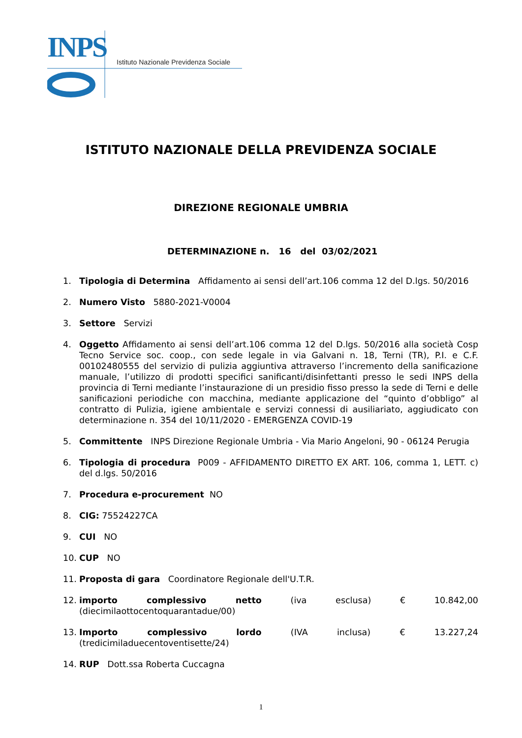INPS
Istituto Nazionale Previdenza Sociale
ISTITUTO NAZIONALE DELLA PREVIDENZA SOCIALE
DIREZIONE REGIONALE UMBRIA
DETERMINAZIONE n. 16 del 03/02/2021
1. Tipologia di Determina Affidamento ai sensi dell’art.106 comma 12 del D.lgs. 50/2016
2. Numero Visto 5880-2021-V0004
3. Settore Servizi
4. Oggetto Affidamento ai sensi dell’art.106 comma 12 del D.lgs. 50/2016 alla società Cosp Tecno Service soc. coop., con sede legale in via Galvani n. 18, Terni (TR), P.I. e C.F. 00102480555 del servizio di pulizia aggiuntiva attraverso l’incremento della sanificazione manuale, l’utilizzo di prodotti specifici sanificanti/disinfettanti presso le sedi INPS della provincia di Terni mediante l’instaurazione di un presidio fisso presso la sede di Terni e delle sanificazioni periodiche con macchina, mediante applicazione del “quinto d’obbligo” al contratto di Pulizia, igiene ambientale e servizi connessi di ausiliariato, aggiudicato con determinazione n. 354 del 10/11/2020 - EMERGENZA COVID-19
5. Committente INPS Direzione Regionale Umbria - Via Mario Angeloni, 90 - 06124 Perugia
6. Tipologia di procedura P009 - AFFIDAMENTO DIRETTO EX ART. 106, comma 1, LETT. c) del d.lgs. 50/2016
7. Procedura e-procurement NO
8. CIG: 75524227CA
9. CUI NO
10. CUP NO
11. Proposta di gara Coordinatore Regionale dell'U.T.R.
12. importo complessivo netto (iva esclusa) € 10.842,00 (diecimilaottocentoquarantadue/00)
13. Importo complessivo lordo (IVA inclusa) € 13.227,24 (tredicimiladuecentoventisette/24)
14. RUP Dott.ssa Roberta Cuccagna
1